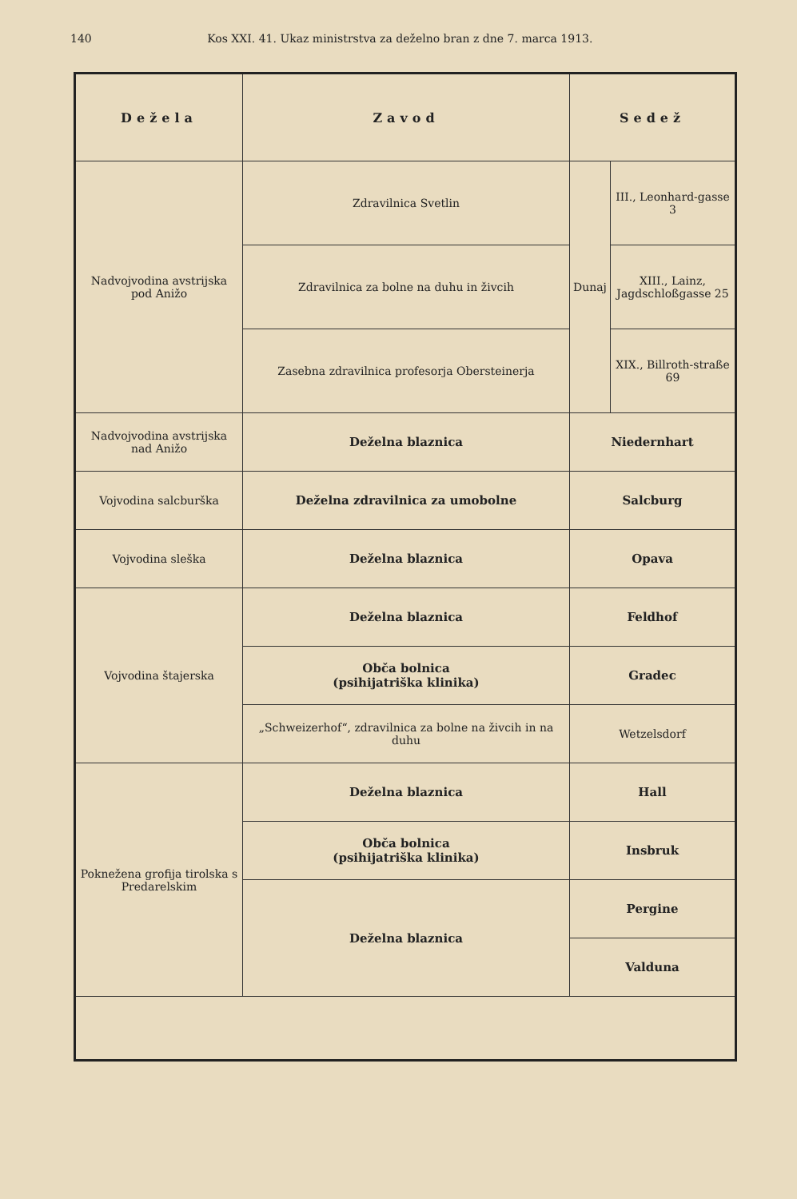140 Kos XXI. 41. Ukaz ministrstva za deželno bran z dne 7. marca 1913.
| Dežela | Zavod | Sedež | |
| --- | --- | --- | --- |
| Nadvojvodina avstrijska pod Anižo | Zdravilnica Svetlin | Dunaj | III., Leonhard-gasse 3 |
| | Zdravilnica za bolne na duhu in živcih | | XIII., Lainz, Jagdschloßgasse 25 |
| | Zasebna zdravilnica profesorja Obersteinerja | | XIX., Billroth-straße 69 |
| Nadvojvodina avstrijska nad Anižo | Deželna blaznica | Niedernhart | |
| Vojvodina salcburška | Deželna zdravilnica za umobolne | Salcburg | |
| Vojvodina sleška | Deželna blaznica | Opava | |
| Vojvodina štajerska | Deželna blaznica | Feldhof | |
| | Obča bolnica (psihijatriška klinika) | Gradec | |
| | „Schweizerhof“, zdravilnica za bolne na živcih in na duhu | Wetzelsdorf | |
| Poknežena grofija tirolska s Predarelskim | Deželna blaznica | Hall | |
| | Obča bolnica (psihijatriška klinika) | Insbruk | |
| | Deželna blaznica | Pergine | |
| | | Valduna | |